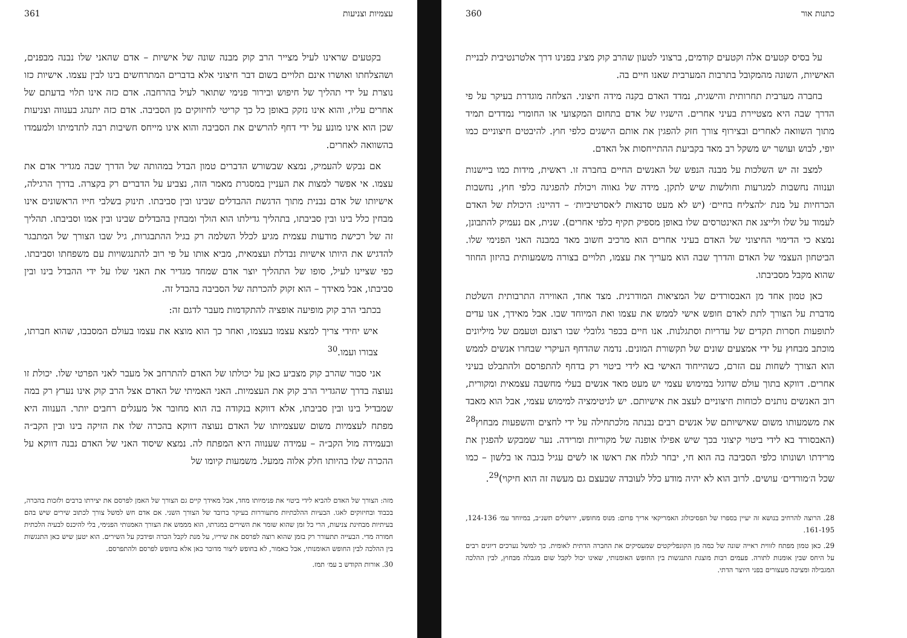עצמיות וצניעות 361
בקטעים שראינו לעיל מצייר הרב קוק מבנה שונה של אישיות – אדם שהאני שלו נבנה מבפנים, ושהצלחתו ואושרו אינם תלויים בשום דבר חיצוני אלא בדברים המתרחשים בינו לבין עצמו. אישיות כזו נוצרת על ידי תהליך של חיפוש ובירור פנימי שתואר לעיל בהרחבה. אדם כזה אינו תלוי בדעתם של אחרים עליו, והוא אינו נזקק באופן כל כך קריטי לחיזוקים מן הסביבה. אדם כזה יתנהג בענווה וצניעות שכן הוא אינו מונע על ידי דחף להרשים את הסביבה והוא אינו מייחס חשיבות רבה לתדמיתו ולמעמדו בהשוואה לאחרים.
אם נבקש להעמיק, נמצא שבשורש הדברים טמון הבדל במהותה של הדרך שבה מגדיר אדם את עצמו. אי אפשר למצות את העניין במסגרת מאמר הזה, נצביע על הדברים רק בקצרה. בדרך הרגילה, אישיותו של אדם נבנית מתוך הדגשת ההבדלים שבינו ובין סביבתו. תינוק בשלבי חייו הראשונים אינו מבחין כלל בינו ובין סביבתו, בתהליך גדילתו הוא הולך ומבחין בהבדלים שבינו ובין אמו וסביבתו. תהליך זה של רכישת מודעות עצמית מגיע לכלל השלמה רק בגיל ההתבגרות, גיל שבו הצורך של המתבגר להדגיש את היותו אישיות נבדלת ועצמאית, מביא אותו על פי רוב להתנגשויות עם משפחתו וסביבתו. כפי שציינו לעיל, סופו של התהליך יוצר אדם שמחד מגדיר את האני שלו על ידי ההבדל בינו ובין סביבתו, אבל מאידך – הוא זקוק להכרתה של הסביבה בהבדל זה.
בכתבי הרב קוק מופיעה אופציה להתקדמות מעבר לדגם זה:
איש יחידי צריך למצא עצמו בעצמו, ואחר כך הוא מוצא את עצמו בעולם המסבבו, שהוא חברתו, צבורו ועמו.<sup>30</sup>
אני סבור שהרב קוק מצביע כאן על יכולתו של האדם להתרחב אל מעבר לאני הפרטי שלו. יכולת זו נעוצה בדרך שהגדיר הרב קוק את העצמיות. האני האמיתי של האדם אצל הרב קוק אינו נערץ רק במה שמבדיל בינו ובין סביבתו, אלא דווקא בנקודה בה הוא מחובר אל מעגלים רחבים יותר. הענווה היא מפתח לעצמיות משום שעצמיותו של האדם נעוצה דווקא בהכרה שלו את הזיקה בינו ובין הקב״ה ובעמידה מול הקב״ה – עמידה שענווה היא המפתח לה. נמצא שיסוד האני של האדם נבנה דווקא על ההכרה שלו בהיותו חלק אלוה ממעל. משמעות קיומו של
מזה: הצורך של האדם להביא לידי ביטוי את פנימיותו מחד, אבל מאידך קיים גם הצורך של האמן לפרסם את יצירתו ברבים ולזכות בהכרה, בכבוד ובחיזוקים לאגו. הבעיות ההלכתיות מתעוררות בעיקר ברובד של הצורך השני. אם אדם חש למשל צורך לכתוב שירים שיש בהם בעיתיות מבחינת צניעות, הרי כל זמן שהוא שומר את השירים במגרתו, הוא מממש את הצורך האמנותי הפנימי, בלי להיכנס לבעיה הלכתית חמורה מדי. הבעייה תתעורר רק בזמן שהוא רוצה לפרסם את שיריו, על מנת לקבל הכרה ופידבק על השירים. הוא יטען שיש כאן התנגשות בין ההלכה לבין החופש האומנותי, אבל כאמור, לא בחופש ליצור מדובר כאן אלא בחופש לפרסם ולהתפרסם.
30. אורות הקודש ב עמ׳ תמז.
כתנות אור 360
על בסיס קטעים אלה וקטעים קודמים, ברצוני לטעון שהרב קוק מציג בפנינו דרך אלטרנטיבית לבניית האישיות, השונה מהמקובל בתרבות המערבית שאנו חיים בה.
בחברה מערבית תחרותית והישגית, נמדד האדם בקנה מידה חיצוני. הצלחה מוגדרת בעיקר על פי הדרך שבה היא מצטיירת בעיני אחרים. הישגיו של אדם בתחום המקצועי או החומרי נמדדים תמיד מתוך השוואה לאחרים ובצירוף צורך חזק להפגין את אותם הישגים כלפי חוץ. להיבטים חיצוניים כמו יופי, לבוש ועושר יש משקל רב מאד בקביעת ההתייחסות אל האדם.
למצב זה יש השלכות על מבנה הנפש של האנשים החיים בחברה זו. ראשית, מידות כמו ביישנות וענווה נחשבות למגרעות וחולשות שיש לתקן. מידה של גאווה ויכולת להפגינה כלפי חוץ, נחשבות הכרחיות על מנת ׳להצליח בחיים׳ (יש לא מעט סדנאות ל׳אסרטיביות׳ – דהיינו: היכולת של האדם לעמוד על שלו ולייצג את האינטרסים שלו באופן מספיק תקיף כלפי אחרים). שנית, אם נעמיק להתבונן, נמצא כי הדימוי החיצוני של האדם בעיני אחרים הוא מרכיב חשוב מאד במבנה האני הפנימי שלו. הביטחון העצמי של האדם והדרך שבה הוא מעריך את עצמו, תלויים בצורה משמעותית בהיזון החוזר שהוא מקבל מסביבתו.
כאן טמון אחד מן האבסורדים של המציאות המודרנית. מצד אחד, האווירה התרבותית השלטת מדברת על הצורך לתת לאדם חופש אישי לממש את עצמו ואת המיוחד שבו. אבל מאידך, אנו עדים לתופעות חסרות תקדים של עדריות וסתגלנות. אנו חיים בכפר גלובלי שבו רצונם וטעמם של מיליונים מוכתב מבחוץ על ידי אמצעים שונים של תקשורת המונים. נדמה שהדחף העיקרי שבחרו אנשים לממש הוא הצורך לשחות עם הזרם, כשהייחוד האישי בא לידי ביטוי רק בדחף להתפרסם ולהתבלט בעיני אחרים. דווקא בתוך עולם שדוגל במימוש עצמי יש מעט מאד אנשים בעלי מחשבה עצמאית ומקורית, רוב האנשים נותנים לכוחות חיצוניים לעצב את אישיותם. יש לגיטימציה למימוש עצמי, אבל הוא מאבד את משמעותו משום שאישיותם של אנשים רבים נבנתה מלכתחילה על ידי לחצים והשפעות מבחוץ<sup>28</sup> (האבסורד בא לידי ביטוי קיצוני בכך שיש אפילו אופנה של מקוריות ומרידה. נער שמבקש להפגין את מרידתו ושונותו כלפי הסביבה בה הוא חי, יבחר לגלח את ראשו או לשים עגיל בגבה או בלשון – כמו שכל ה׳מורדים׳ עושים. לרוב הוא לא יהיה מודע כלל לעובדה שבעצם גם מעשה זה הוא חיקוי)<sup>29</sup>.
28. הרוצה להרחיב בנושא זה יעיין בספרו של הפסיכולוג האמריקאי אריך פרום: מנוס מחופש, ירושלים תשנ״ב, במיוחד עמ׳ 124-136, 161-195.
29. כאן טמון מפתח לזווית ראייה שונה של כמה מן הקונפליקטים שמעסיקים את החברה הדתית לאומית. כך למשל נערכים דיונים רבים על היחס שבין אומנות לתורה. פעמים רבות מוצגת התנגשות בין החופש האומנותי, שאינו יכול לקבל שום מגבלה מבחוץ, לבין ההלכה המגבילה ומציבה מעצורים בפני היוצר הדתי.